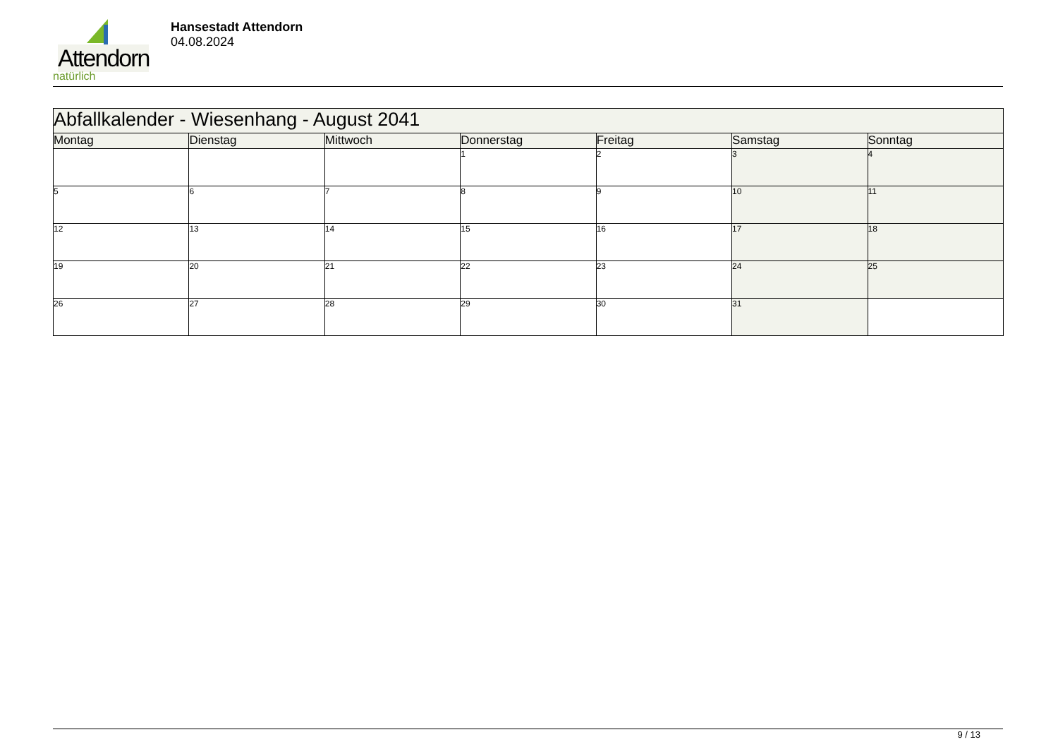Attendorn
natürlich
Hansestadt Attendorn
04.08.2024
| Abfallkalender - Wiesenhang - August 2041 | | | | | | |
| --- | --- | --- | --- | --- | --- | --- |
| Montag | Dienstag | Mittwoch | Donnerstag | Freitag | Samstag | Sonntag |
| | | | 1 | 2 | 3 | 4 |
| 5 | 6 | 7 | 8 | 9 | 10 | 11 |
| 12 | 13 | 14 | 15 | 16 | 17 | 18 |
| 19 | 20 | 21 | 22 | 23 | 24 | 25 |
| 26 | 27 | 28 | 29 | 30 | 31 | |
9 / 13